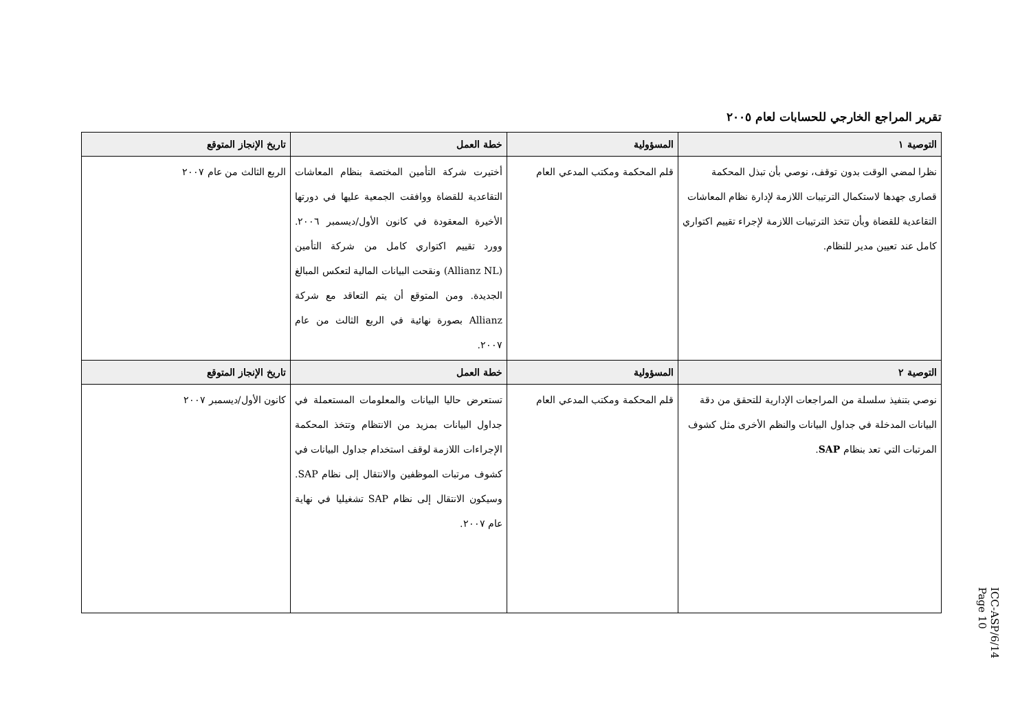تقرير المراجع الخارجي للحسابات لعام ٢٠٠٥
| التوصية ١ | المسؤولية | خطة العمل | تاريخ الإنجاز المتوقع |
| --- | --- | --- | --- |
| نظرا لمضي الوقت بدون توقف، نوصي بأن تبذل المحكمة قصارى جهدها لاستكمال الترتيبات اللازمة لإدارة نظام المعاشات التقاعدية للقضاة وبأن تتخذ الترتيبات اللازمة لإجراء تقييم اكتواري كامل عند تعيين مدير للنظام. | قلم المحكمة ومكتب المدعي العام | أختيرت شركة التأمين المختصة بنظام المعاشات التقاعدية للقضاة ووافقت الجمعية عليها في دورتها الأخيرة المعقودة في كانون الأول/ديسمبر ٢٠٠٦. وورد تقييم اكتواري كامل من شركة التأمين (Allianz NL) ونقحت البيانات المالية لتعكس المبالغ الجديدة. ومن المتوقع أن يتم التعاقد مع شركة Allianz بصورة نهائية في الربع الثالث من عام ٢٠٠٧. | الربع الثالث من عام ٢٠٠٧ |
| التوصية ٢ | المسؤولية | خطة العمل | تاريخ الإنجاز المتوقع |
| نوصي بتنفيذ سلسلة من المراجعات الإدارية للتحقق من دقة البيانات المدخلة في جداول البيانات والنظم الأخرى مثل كشوف المرتبات التي تعد بنظام SAP . | قلم المحكمة ومكتب المدعي العام | تستعرض حاليا البيانات والمعلومات المستعملة في جداول البيانات بمزيد من الانتظام وتتخذ المحكمة الإجراءات اللازمة لوقف استخدام جداول البيانات في كشوف مرتبات الموظفين والانتقال إلى نظام SAP. وسيكون الانتقال إلى نظام SAP تشغيليا في نهاية عام ٢٠٠٧. | كانون الأول/ديسمبر ٢٠٠٧ |
ICC-ASP/6/14
Page 10